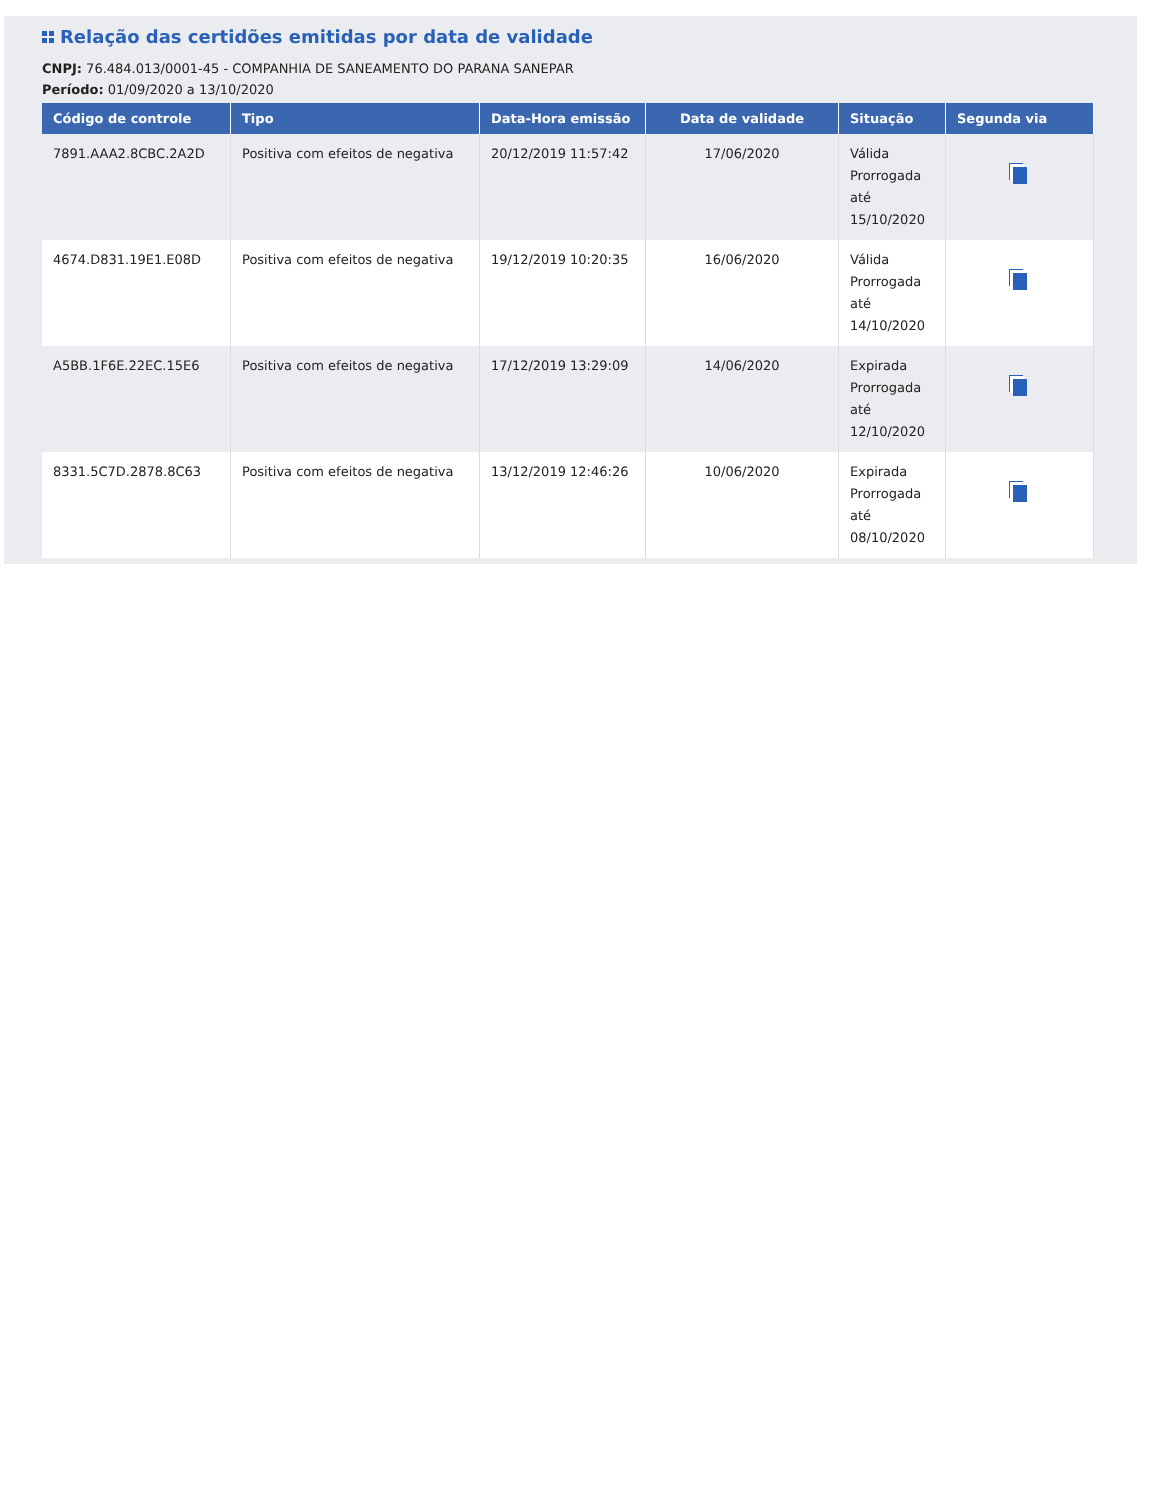Relação das certidões emitidas por data de validade
CNPJ: 76.484.013/0001-45 - COMPANHIA DE SANEAMENTO DO PARANA SANEPAR
Período: 01/09/2020 a 13/10/2020
| Código de controle | Tipo | Data-Hora emissão | Data de validade | Situação | Segunda via |
| --- | --- | --- | --- | --- | --- |
| 7891.AAA2.8CBC.2A2D | Positiva com efeitos de negativa | 20/12/2019 11:57:42 | 17/06/2020 | Válida Prorrogada até 15/10/2020 | |
| 4674.D831.19E1.E08D | Positiva com efeitos de negativa | 19/12/2019 10:20:35 | 16/06/2020 | Válida Prorrogada até 14/10/2020 | |
| A5BB.1F6E.22EC.15E6 | Positiva com efeitos de negativa | 17/12/2019 13:29:09 | 14/06/2020 | Expirada Prorrogada até 12/10/2020 | |
| 8331.5C7D.2878.8C63 | Positiva com efeitos de negativa | 13/12/2019 12:46:26 | 10/06/2020 | Expirada Prorrogada até 08/10/2020 | |